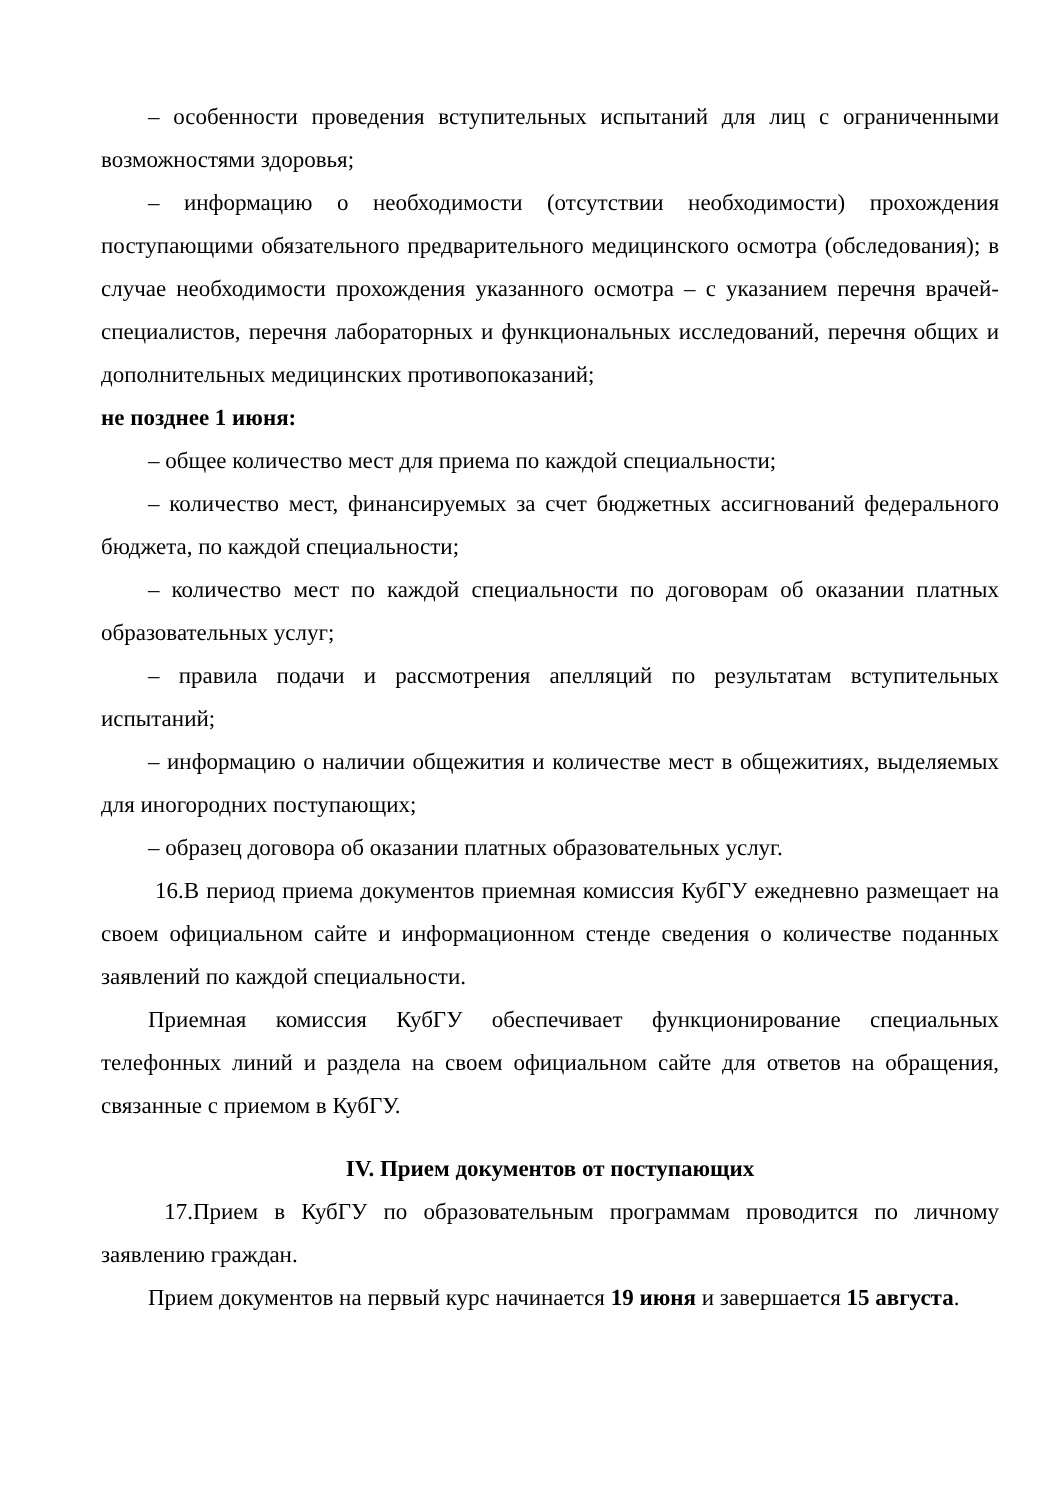– особенности проведения вступительных испытаний для лиц с ограниченными возможностями здоровья;
– информацию о необходимости (отсутствии необходимости) прохождения поступающими обязательного предварительного медицинского осмотра (обследования); в случае необходимости прохождения указанного осмотра – с указанием перечня врачей-специалистов, перечня лабораторных и функциональных исследований, перечня общих и дополнительных медицинских противопоказаний;
не позднее 1 июня:
– общее количество мест для приема по каждой специальности;
– количество мест, финансируемых за счет бюджетных ассигнований федерального бюджета, по каждой специальности;
– количество мест по каждой специальности по договорам об оказании платных образовательных услуг;
– правила подачи и рассмотрения апелляций по результатам вступительных испытаний;
– информацию о наличии общежития и количестве мест в общежитиях, выделяемых для иногородних поступающих;
– образец договора об оказании платных образовательных услуг.
16.В период приема документов приемная комиссия КубГУ ежедневно размещает на своем официальном сайте и информационном стенде сведения о количестве поданных заявлений по каждой специальности.
Приемная комиссия КубГУ обеспечивает функционирование специальных телефонных линий и раздела на своем официальном сайте для ответов на обращения, связанные с приемом в КубГУ.
IV. Прием документов от поступающих
17.Прием в КубГУ по образовательным программам проводится по личному заявлению граждан.
Прием документов на первый курс начинается 19 июня и завершается 15 августа.